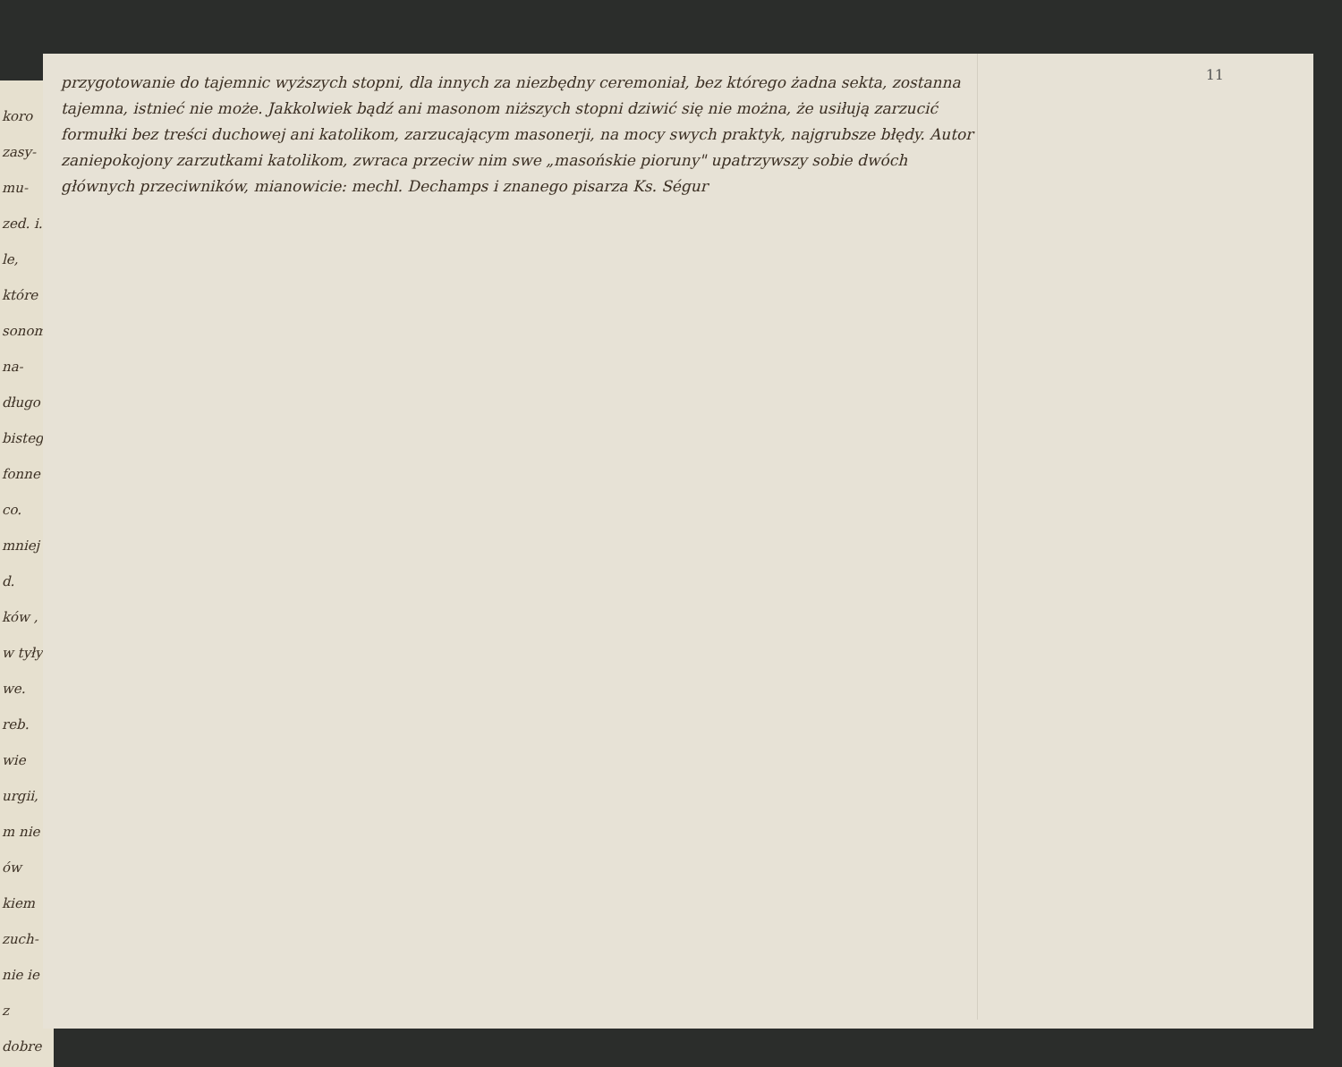koro zasy- mu- zed. i. le, które sonom na- długo bistego fonne co. mniej d. ków , w tyły we. reb. wie urgii, m nie ów kiem zuch- nie ie z dobre
11
przygotowanie do tajemnic wyższych stopni, dla innych za niezbędny ceremoniał, bez którego żadna sekta, zostanna tajemna, istnieć nie może. Jakkolwiek bądź ani masonom niższych stopni dziwić się nie można, że usiłują zarzucić formułki bez treści duchowej ani katolikom, zarzucającym masonerji, na mocy swych praktyk, najgrubsze błędy. Autor zaniepokojony zarzutkami katolikom, zwraca przeciw nim swe „masońskie pioruny" upatrzywszy sobie dwóch głównych przeciwników, mianowicie: mechl. Dechamps i znanego pisarza Ks. Ségur